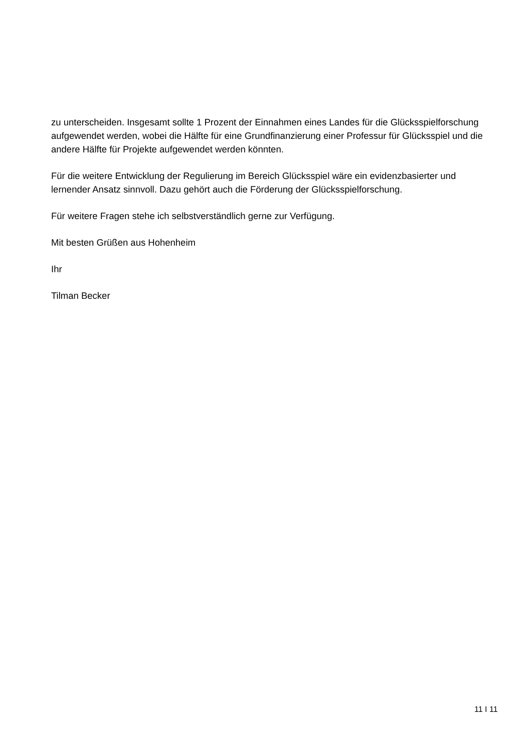zu unterscheiden. Insgesamt sollte 1 Prozent der Einnahmen eines Landes für die Glücksspielforschung aufgewendet werden, wobei die Hälfte für eine Grundfinanzierung einer Professur für Glücksspiel und die andere Hälfte für Projekte aufgewendet werden könnten.
Für die weitere Entwicklung der Regulierung im Bereich Glücksspiel wäre ein evidenzbasierter und lernender Ansatz sinnvoll. Dazu gehört auch die Förderung der Glücksspielforschung.
Für weitere Fragen stehe ich selbstverständlich gerne zur Verfügung.
Mit besten Grüßen aus Hohenheim
Ihr
Tilman Becker
11 I 11